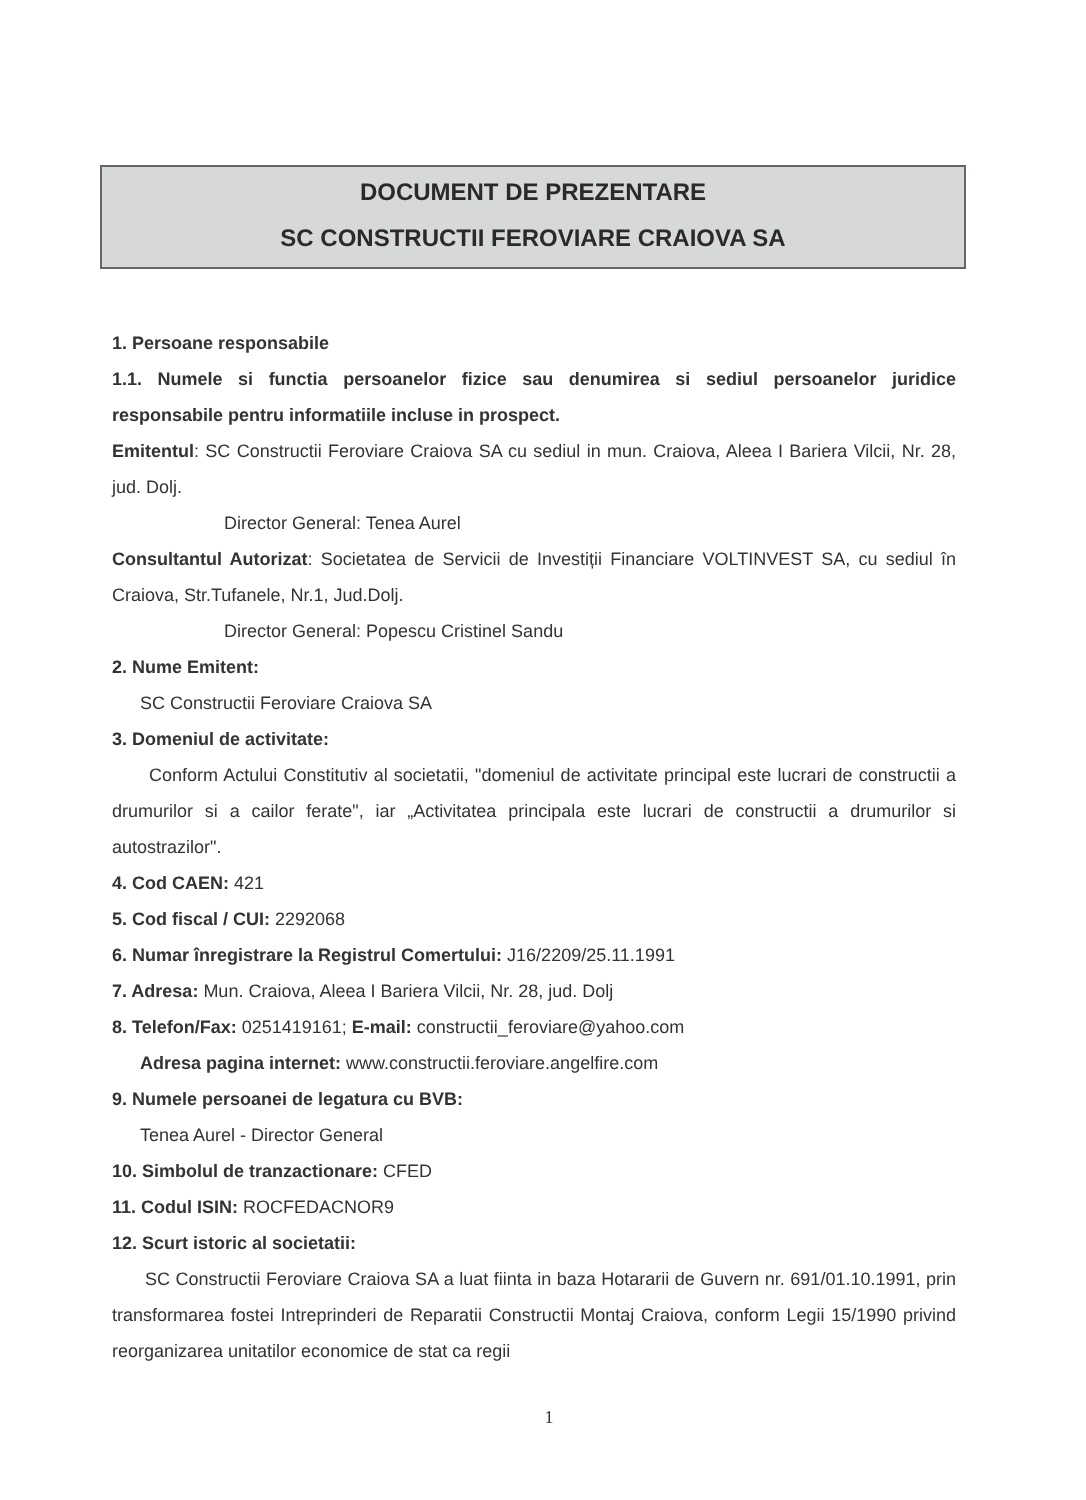DOCUMENT DE PREZENTARE
SC CONSTRUCTII FEROVIARE CRAIOVA SA
1. Persoane responsabile
1.1. Numele si functia persoanelor fizice sau denumirea si sediul persoanelor juridice responsabile pentru informatiile incluse in prospect.
Emitentul: SC Constructii Feroviare Craiova SA cu sediul in mun. Craiova, Aleea I Bariera Vilcii, Nr. 28, jud. Dolj.
Director General: Tenea Aurel
Consultantul Autorizat: Societatea de Servicii de Investiții Financiare VOLTINVEST SA, cu sediul în Craiova, Str.Tufanele, Nr.1, Jud.Dolj.
Director General: Popescu Cristinel Sandu
2. Nume Emitent:
SC Constructii Feroviare Craiova SA
3. Domeniul de activitate:
Conform Actului Constitutiv al societatii, "domeniul de activitate principal este lucrari de constructii a drumurilor si a cailor ferate", iar „Activitatea principala este lucrari de constructii a drumurilor si autostrazilor".
4. Cod CAEN: 421
5. Cod fiscal / CUI: 2292068
6. Numar înregistrare la Registrul Comertului: J16/2209/25.11.1991
7. Adresa: Mun. Craiova, Aleea I Bariera Vilcii, Nr. 28, jud. Dolj
8. Telefon/Fax: 0251419161; E-mail: constructii_feroviare@yahoo.com
Adresa pagina internet: www.constructii.feroviare.angelfire.com
9. Numele persoanei de legatura cu BVB:
Tenea Aurel - Director General
10. Simbolul de tranzactionare: CFED
11. Codul ISIN: ROCFEDACNOR9
12. Scurt istoric al societatii:
SC Constructii Feroviare Craiova SA a luat fiinta in baza Hotararii de Guvern nr. 691/01.10.1991, prin transformarea fostei Intreprinderi de Reparatii Constructii Montaj Craiova, conform Legii 15/1990 privind reorganizarea unitatilor economice de stat ca regii
1